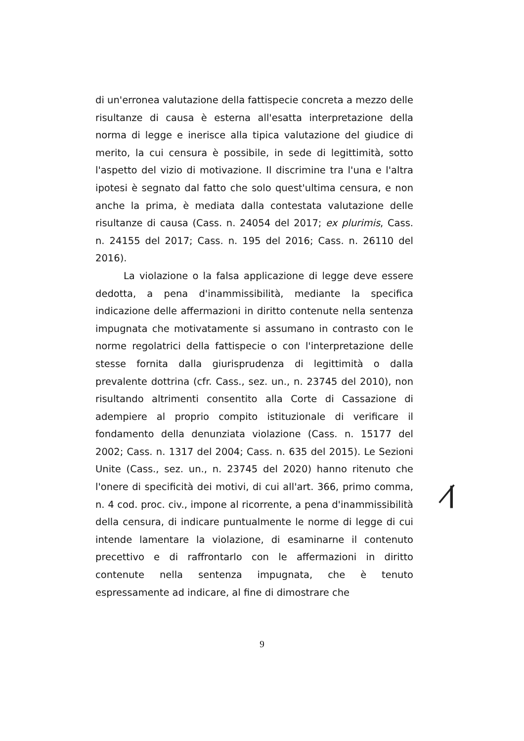di un'erronea valutazione della fattispecie concreta a mezzo delle risultanze di causa è esterna all'esatta interpretazione della norma di legge e inerisce alla tipica valutazione del giudice di merito, la cui censura è possibile, in sede di legittimità, sotto l'aspetto del vizio di motivazione. Il discrimine tra l'una e l'altra ipotesi è segnato dal fatto che solo quest'ultima censura, e non anche la prima, è mediata dalla contestata valutazione delle risultanze di causa (Cass. n. 24054 del 2017; ex plurimis, Cass. n. 24155 del 2017; Cass. n. 195 del 2016; Cass. n. 26110 del 2016).
La violazione o la falsa applicazione di legge deve essere dedotta, a pena d'inammissibilità, mediante la specifica indicazione delle affermazioni in diritto contenute nella sentenza impugnata che motivatamente si assumano in contrasto con le norme regolatrici della fattispecie o con l'interpretazione delle stesse fornita dalla giurisprudenza di legittimità o dalla prevalente dottrina (cfr. Cass., sez. un., n. 23745 del 2010), non risultando altrimenti consentito alla Corte di Cassazione di adempiere al proprio compito istituzionale di verificare il fondamento della denunziata violazione (Cass. n. 15177 del 2002; Cass. n. 1317 del 2004; Cass. n. 635 del 2015). Le Sezioni Unite (Cass., sez. un., n. 23745 del 2020) hanno ritenuto che l'onere di specificità dei motivi, di cui all'art. 366, primo comma, n. 4 cod. proc. civ., impone al ricorrente, a pena d'inammissibilità della censura, di indicare puntualmente le norme di legge di cui intende lamentare la violazione, di esaminarne il contenuto precettivo e di raffrontarlo con le affermazioni in diritto contenute nella sentenza impugnata, che è tenuto espressamente ad indicare, al fine di dimostrare che
ꞁ̷
9